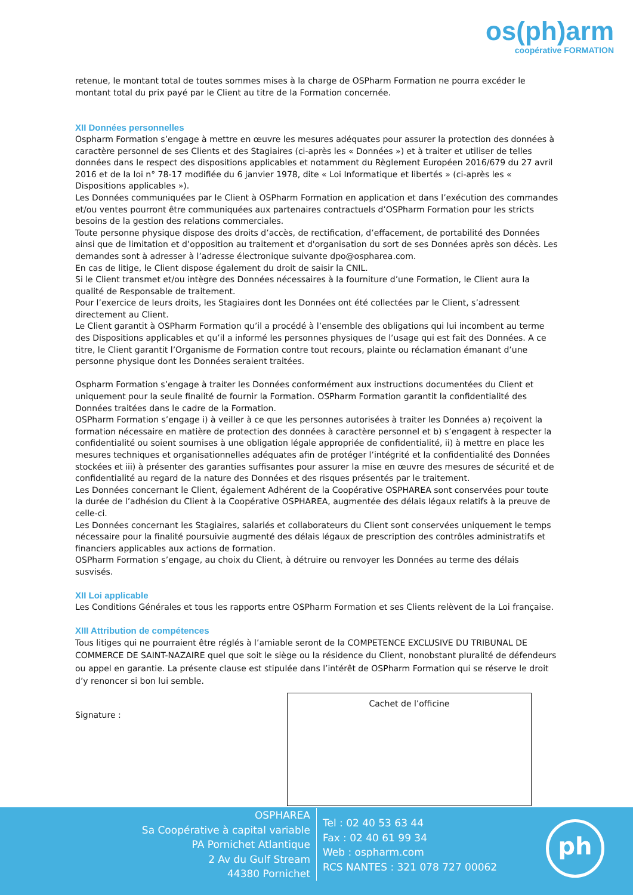os(ph)arm
coopérative FORMATION
retenue, le montant total de toutes sommes mises à la charge de OSPharm Formation ne pourra excéder le montant total du prix payé par le Client au titre de la Formation concernée.
XII Données personnelles
Ospharm Formation s’engage à mettre en œuvre les mesures adéquates pour assurer la protection des données à caractère personnel de ses Clients et des Stagiaires (ci-après les « Données ») et à traiter et utiliser de telles données dans le respect des dispositions applicables et notamment du Règlement Européen 2016/679 du 27 avril 2016 et de la loi n° 78-17 modifiée du 6 janvier 1978, dite « Loi Informatique et libertés » (ci-après les « Dispositions applicables »).
Les Données communiquées par le Client à OSPharm Formation en application et dans l’exécution des commandes et/ou ventes pourront être communiquées aux partenaires contractuels d’OSPharm Formation pour les stricts besoins de la gestion des relations commerciales.
Toute personne physique dispose des droits d’accès, de rectification, d’effacement, de portabilité des Données ainsi que de limitation et d’opposition au traitement et d'organisation du sort de ses Données après son décès. Les demandes sont à adresser à l’adresse électronique suivante dpo@ospharea.com.
En cas de litige, le Client dispose également du droit de saisir la CNIL.
Si le Client transmet et/ou intègre des Données nécessaires à la fourniture d’une Formation, le Client aura la qualité de Responsable de traitement.
Pour l’exercice de leurs droits, les Stagiaires dont les Données ont été collectées par le Client, s’adressent directement au Client.
Le Client garantit à OSPharm Formation qu’il a procédé à l’ensemble des obligations qui lui incombent au terme des Dispositions applicables et qu’il a informé les personnes physiques de l’usage qui est fait des Données. A ce titre, le Client garantit l’Organisme de Formation contre tout recours, plainte ou réclamation émanant d’une personne physique dont les Données seraient traitées.
Ospharm Formation s’engage à traiter les Données conformément aux instructions documentées du Client et uniquement pour la seule finalité de fournir la Formation. OSPharm Formation garantit la confidentialité des Données traitées dans le cadre de la Formation.
OSPharm Formation s’engage i) à veiller à ce que les personnes autorisées à traiter les Données a) reçoivent la formation nécessaire en matière de protection des données à caractère personnel et b) s’engagent à respecter la confidentialité ou soient soumises à une obligation légale appropriée de confidentialité, ii) à mettre en place les mesures techniques et organisationnelles adéquates afin de protéger l’intégrité et la confidentialité des Données stockées et iii) à présenter des garanties suffisantes pour assurer la mise en œuvre des mesures de sécurité et de confidentialité au regard de la nature des Données et des risques présentés par le traitement.
Les Données concernant le Client, également Adhérent de la Coopérative OSPHAREA sont conservées pour toute la durée de l’adhésion du Client à la Coopérative OSPHAREA, augmentée des délais légaux relatifs à la preuve de celle-ci.
Les Données concernant les Stagiaires, salariés et collaborateurs du Client sont conservées uniquement le temps nécessaire pour la finalité poursuivie augmenté des délais légaux de prescription des contrôles administratifs et financiers applicables aux actions de formation.
OSPharm Formation s’engage, au choix du Client, à détruire ou renvoyer les Données au terme des délais susvisés.
XII Loi applicable
Les Conditions Générales et tous les rapports entre OSPharm Formation et ses Clients relèvent de la Loi française.
XIII Attribution de compétences
Tous litiges qui ne pourraient être réglés à l’amiable seront de la COMPETENCE EXCLUSIVE DU TRIBUNAL DE COMMERCE DE SAINT-NAZAIRE quel que soit le siège ou la résidence du Client, nonobstant pluralité de défendeurs ou appel en garantie. La présente clause est stipulée dans l’intérêt de OSPharm Formation qui se réserve le droit d’y renoncer si bon lui semble.
Signature :
Cachet de l’officine
OSPHAREA
Sa Coopérative à capital variable
PA Pornichet Atlantique
2 Av du Gulf Stream
44380 Pornichet
Tel : 02 40 53 63 44
Fax : 02 40 61 99 34
Web : ospharm.com
RCS NANTES : 321 078 727 00062
ph